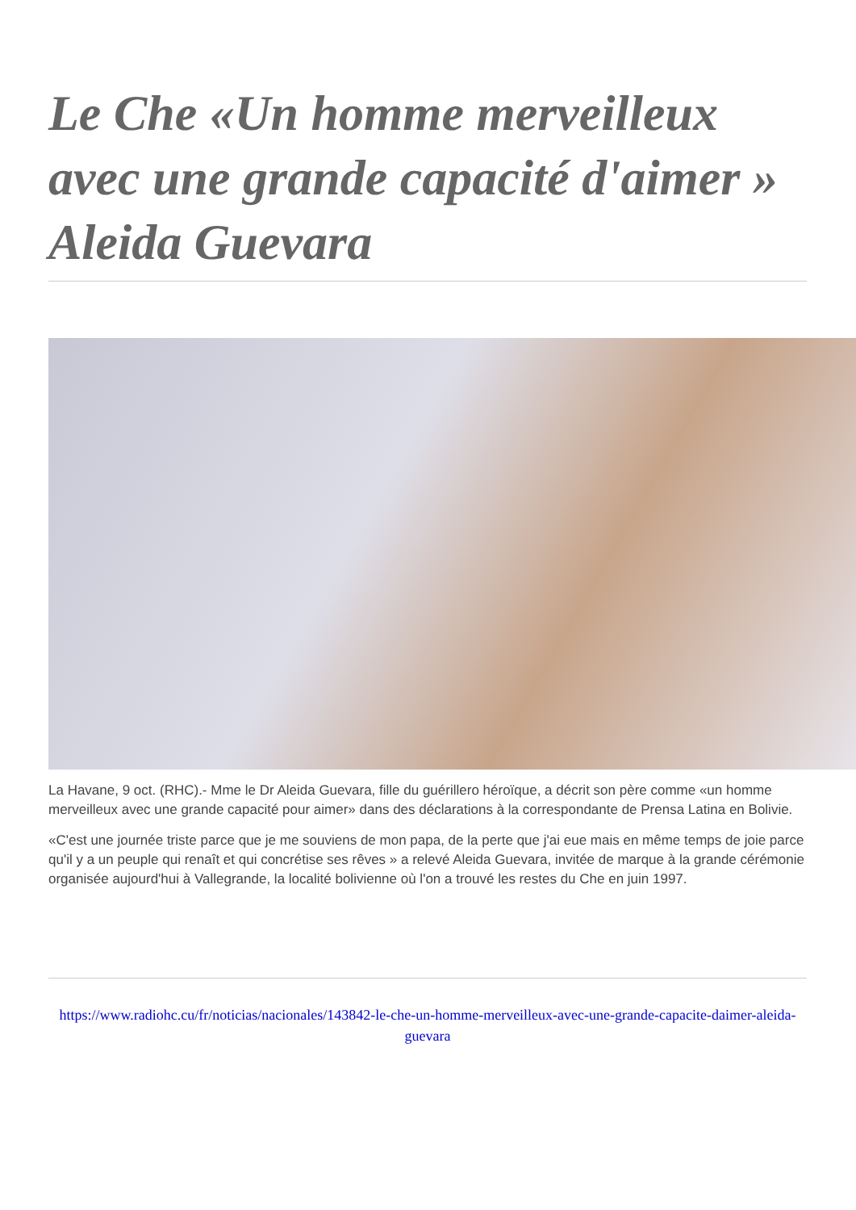Le Che «Un homme merveilleux avec une grande capacité d'aimer » Aleida Guevara
La Havane, 9 oct. (RHC).- Mme le Dr Aleida Guevara, fille du guérillero héroïque, a décrit son père comme «un homme merveilleux avec une grande capacité pour aimer» dans des déclarations à la correspondante de Prensa Latina en Bolivie.
«C'est une journée triste parce que je me souviens de mon papa, de la perte que j'ai eue mais en même temps de joie parce qu'il y a un peuple qui renaît et qui concrétise ses rêves » a relevé Aleida Guevara, invitée de marque à la grande cérémonie organisée aujourd'hui à Vallegrande, la localité bolivienne où l'on a trouvé les restes du Che en juin 1997.
https://www.radiohc.cu/fr/noticias/nacionales/143842-le-che-un-homme-merveilleux-avec-une-grande-capacite-daimer-aleida-guevara